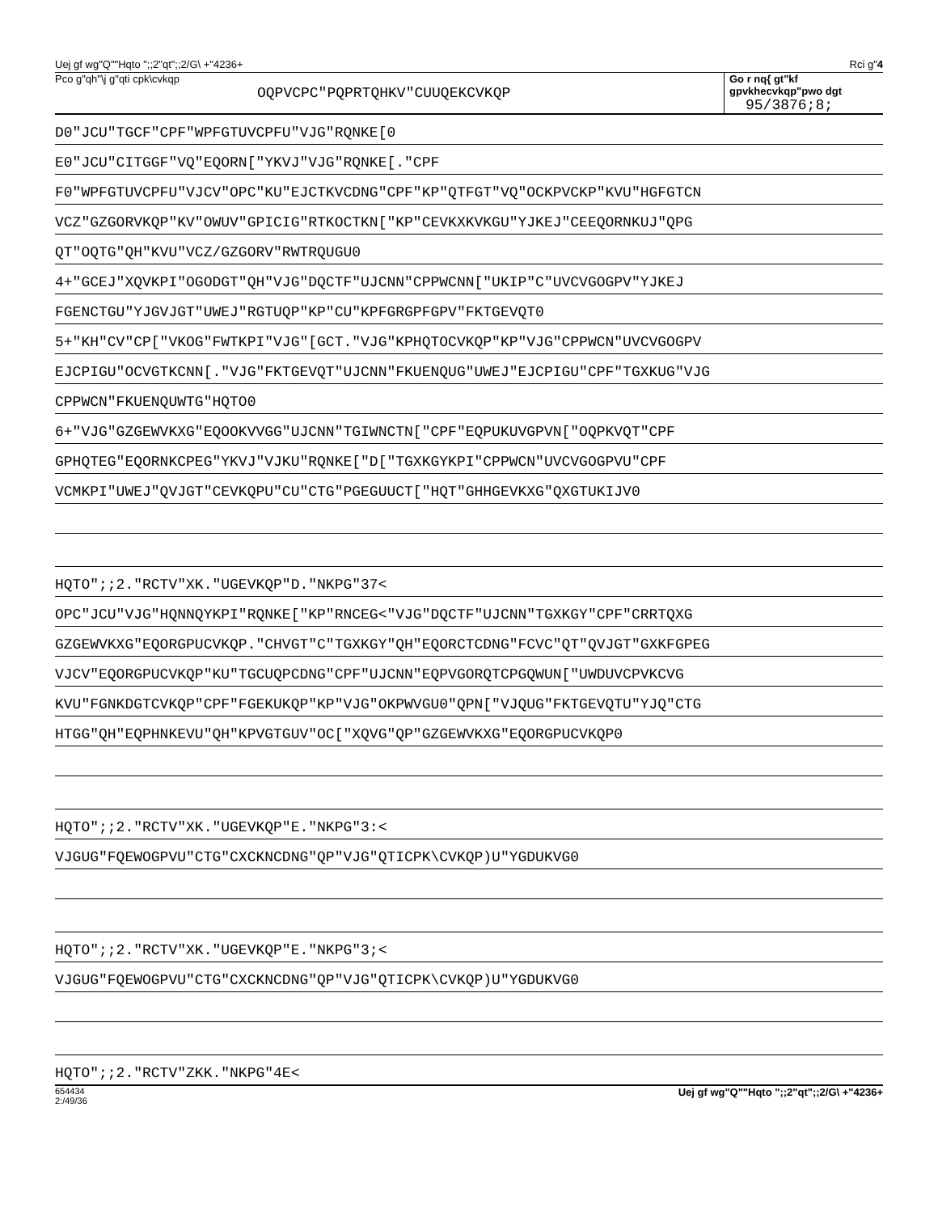Uej gf wg"Q""Hqto ";;2"qt";;2/G\ +"4236+ Rci g"4
Pco g"qh"\j g"qti cpk\cvkqp
OQPVCPC"PQPRTQHKV"CUUQEKCVKQP
Go r nq{ gt"kf gpvkhecvkqp"pwo dgt
95/3876;8;
D0"JCU"TGCF"CPF"WPFGTUVCPFU"VJG"RQNKE[0
E0"JCU"CITGGF"VQ"EQORN["YKVJ"VJG"RQNKE[."CPF
F0"WPFGTUVCPFU"VJCV"OPC"KU"EJCTKVCDNG"CPF"KP"QTFGT"VQ"OCKPVCKP"KVU"HGFGTCN
VCZ"GZGORVKQP"KV"OWUV"GPICIG"RTKOCTKN["KP"CEVKXKVKGU"YJKEJ"CEEQORNKUJ"QPG
QT"OQTG"QH"KVU"VCZ/GZGORV"RWTRQUGU0
4+"GCEJ"XQVKPI"OGODGT"QH"VJG"DQCTF"UJCNN"CPPWCNN["UKIP"C"UVCVGOGPV"YJKEJ
FGENCTGU"YJGVJGT"UWEJ"RGTUQP"KP"CU"KPFGRGPFGPV"FKTGEVQT0
5+"KH"CV"CP["VKOG"FWTKPI"VJG"[GCT."VJG"KPHQTOCVKQP"KP"VJG"CPPWCN"UVCVGOGPV
EJCPIGU"OCVGTKCNN[."VJG"FKTGEVQT"UJCNN"FKUENQUG"UWEJ"EJCPIGU"CPF"TGXKUG"VJG
CPPWCN"FKUENQUWTG"HQTO0
6+"VJG"GZGEWVKXG"EQOOKVVGG"UJCNN"TGIWNCTN["CPF"EQPUKUVGPVN["OQPKVQT"CPF
GPHQTEG"EQORNKCPEG"YKVJ"VJKU"RQNKE["D["TGXKGYKPI"CPPWCN"UVCVGOGPVU"CPF
VCMKPI"UWEJ"QVJGT"CEVKQPU"CU"CTG"PGEGUUCT["HQT"GHHGEVKXG"QXGTUKIJV0
HQTO";;2."RCTV"XK."UGEVKQP"D."NKPG"37<
OPC"JCU"VJG"HQNNQYKPI"RQNKE["KP"RNCEG<"VJG"DQCTF"UJCNN"TGXKGY"CPF"CRRTQXG
GZGEWVKXG"EQORGPUCVKQP."CHVGT"C"TGXKGY"QH"EQORCTCDNG"FCVC"QT"QVJGT"GXKFGPEG
VJCV"EQORGPUCVKQP"KU"TGCUQPCDNG"CPF"UJCNN"EQPVGORQTCPGQWUN["UWDUVCPVKCVG
KVU"FGNKDGTCVKQP"CPF"FGEKUKQP"KP"VJG"OKPWVGU0"QPN["VJQUG"FKTGEVQTU"YJQ"CTG
HTGG"QH"EQPHNKEVU"QH"KPVGTGUV"OC["XQVG"QP"GZGEWVKXG"EQORGPUCVKQP0
HQTO";;2."RCTV"XK."UGEVKQP"E."NKPG"3:<
VJGUG"FQEWOGPVU"CTG"CXCKNCDNG"QP"VJG"QTICPK\CVKQP)U"YGDUKVG0
HQTO";;2."RCTV"XK."UGEVKQP"E."NKPG"3;<
VJGUG"FQEWOGPVU"CTG"CXCKNCDNG"QP"VJG"QTICPK\CVKQP)U"YGDUKVG0
HQTO";;2."RCTV"ZKK."NKPG"4E<
654434
2:/49/36 Uej gf wg"Q""Hqto ";;2"qt";;2/G\ +"4236+